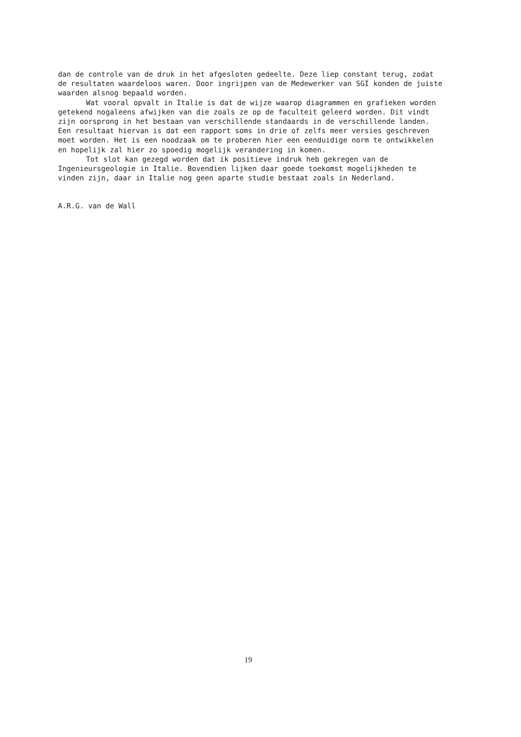dan de controle van de druk in het afgesloten gedeelte. Deze liep constant terug, zodat de resultaten waardeloos waren. Door ingrijpen van de Medewerker van SGI konden de juiste waarden alsnog bepaald worden.
Wat vooral opvalt in Italie is dat de wijze waarop diagrammen en grafieken worden getekend nogaleens afwijken van die zoals ze op de faculteit geleerd worden. Dit vindt zijn oorsprong in het bestaan van verschillende standaards in de verschillende landen. Een resultaat hiervan is dat een rapport soms in drie of zelfs meer versies geschreven moet worden. Het is een noodzaak om te proberen hier een eenduidige norm te ontwikkelen en hopelijk zal hier zo spoedig mogelijk verandering in komen.
Tot slot kan gezegd worden dat ik positieve indruk heb gekregen van de Ingenieursgeologie in Italie. Bovendien lijken daar goede toekomst mogelijkheden te vinden zijn, daar in Italie nog geen aparte studie bestaat zoals in Nederland.
A.R.G. van de Wall
19